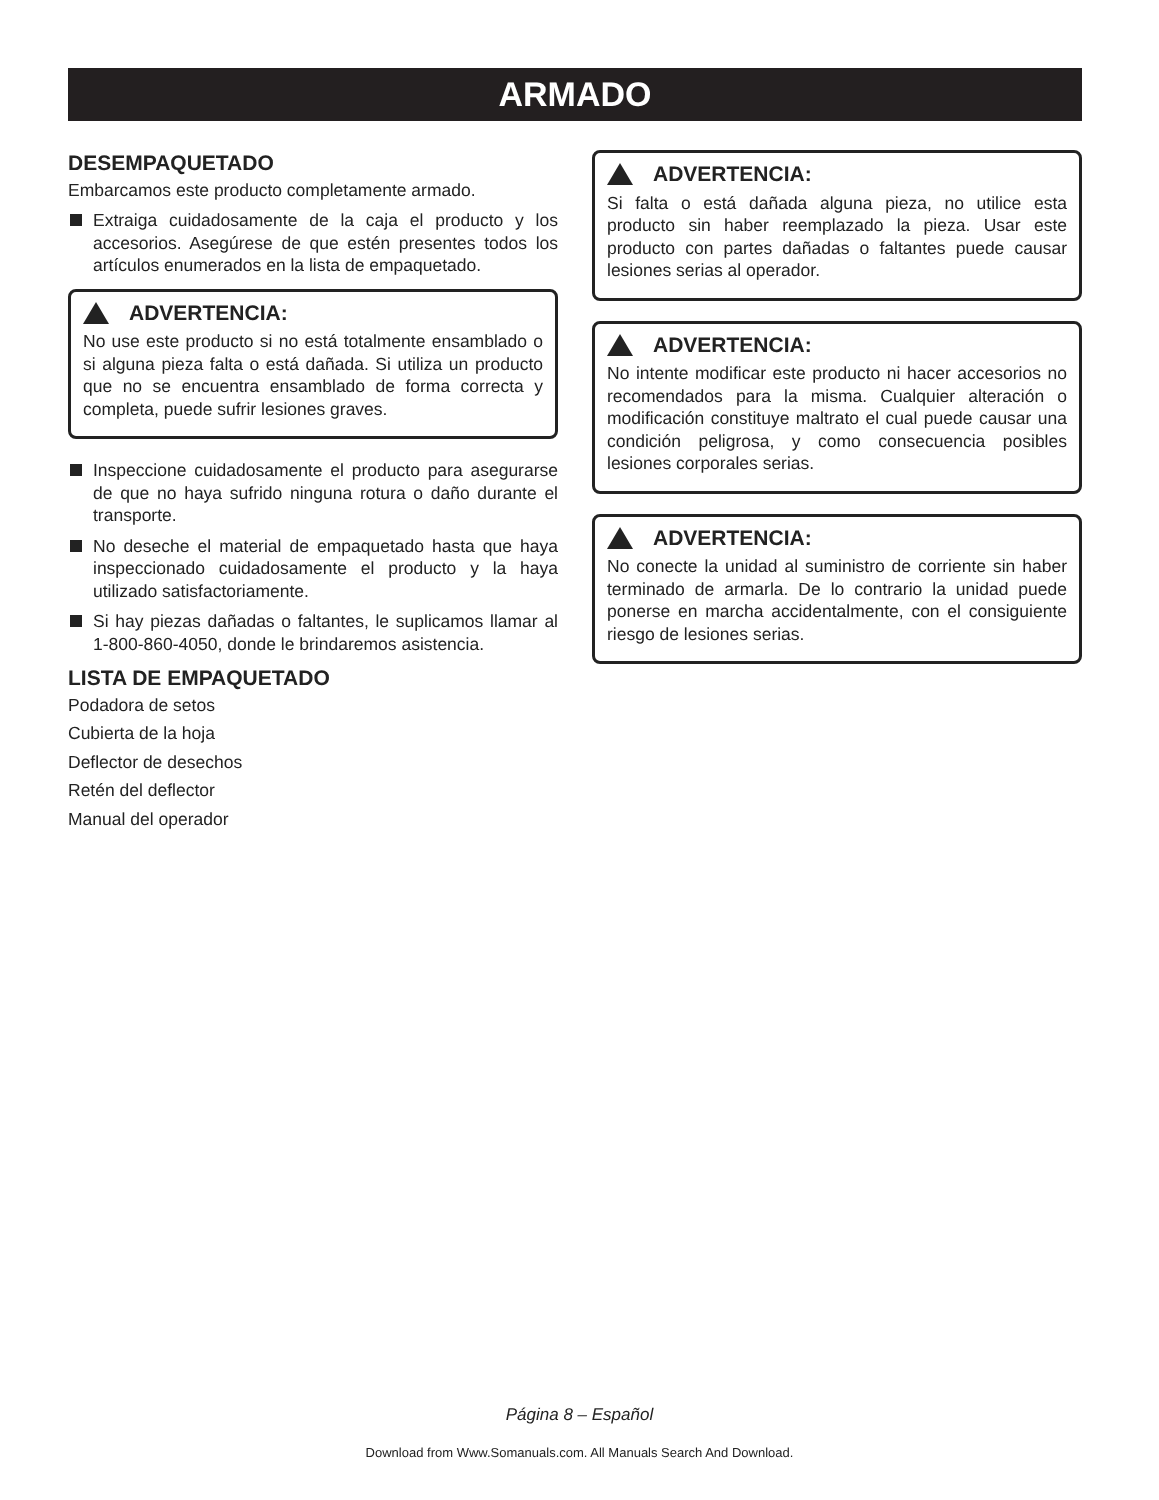ARMADO
DESEMPAQUETADO
Embarcamos este producto completamente armado.
Extraiga cuidadosamente de la caja el producto y los accesorios. Asegúrese de que estén presentes todos los artículos enumerados en la lista de empaquetado.
ADVERTENCIA:
No use este producto si no está totalmente ensamblado o si alguna pieza falta o está dañada. Si utiliza un producto que no se encuentra ensamblado de forma correcta y completa, puede sufrir lesiones graves.
Inspeccione cuidadosamente el producto para asegurarse de que no haya sufrido ninguna rotura o daño durante el transporte.
No deseche el material de empaquetado hasta que haya inspeccionado cuidadosamente el producto y la haya utilizado satisfactoriamente.
Si hay piezas dañadas o faltantes, le suplicamos llamar al 1-800-860-4050, donde le brindaremos asistencia.
LISTA DE EMPAQUETADO
Podadora de setos
Cubierta de la hoja
Deflector de desechos
Retén del deflector
Manual del operador
ADVERTENCIA:
Si falta o está dañada alguna pieza, no utilice esta producto sin haber reemplazado la pieza. Usar este producto con partes dañadas o faltantes puede causar lesiones serias al operador.
ADVERTENCIA:
No intente modificar este producto ni hacer accesorios no recomendados para la misma. Cualquier alteración o modificación constituye maltrato el cual puede causar una condición peligrosa, y como consecuencia posibles lesiones corporales serias.
ADVERTENCIA:
No conecte la unidad al suministro de corriente sin haber terminado de armarla. De lo contrario la unidad puede ponerse en marcha accidentalmente, con el consiguiente riesgo de lesiones serias.
Página 8 – Español
Download from Www.Somanuals.com. All Manuals Search And Download.